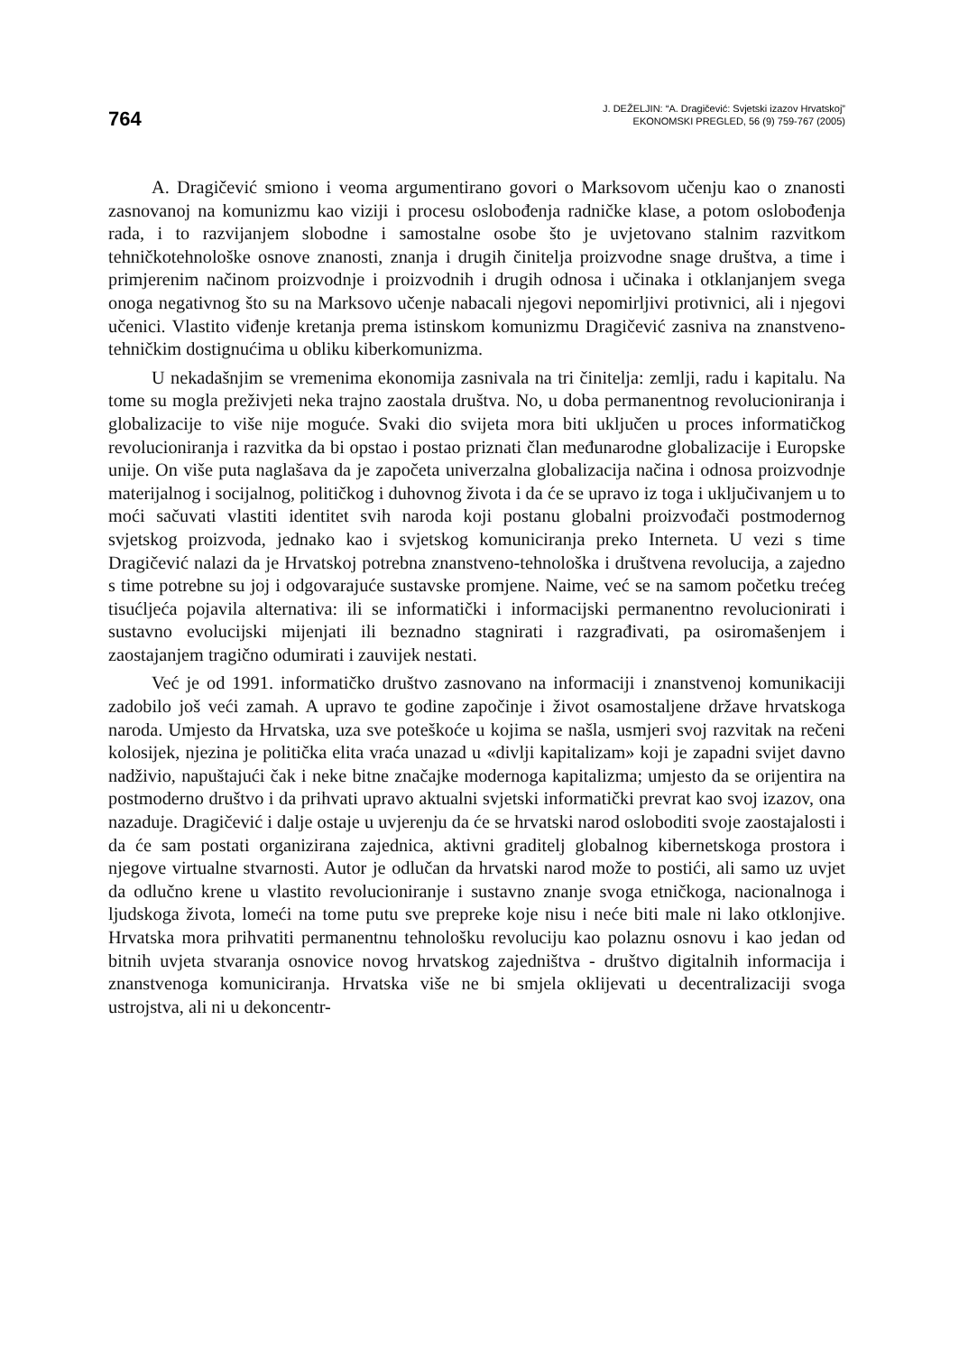764
J. DEŽELJIN: “A. Dragičević: Svjetski izazov Hrvatskoj”
EKONOMSKI PREGLED, 56 (9) 759-767 (2005)
A. Dragičević smiono i veoma argumentirano govori o Marksovom učenju kao o znanosti zasnovanoj na komunizmu kao viziji i procesu oslobođenja radničke klase, a potom oslobođenja rada, i to razvijanjem slobodne i samostalne osobe što je uvjetovano stalnim razvitkom tehničkotehnološke osnove znanosti, znanja i drugih činitelja proizvodne snage društva, a time i primjerenim načinom proizvodnje i proizvodnih i drugih odnosa i učinaka i otklanjanjem svega onoga negativnog što su na Marksovo učenje nabacali njegovi nepomirljivi protivnici, ali i njegovi učenici. Vlastito viđenje kretanja prema istinskom komunizmu Dragičević zasniva na znanstveno-tehničkim dostignućima u obliku kiberkomunizma.
U nekadašnjim se vremenima ekonomija zasnivala na tri činitelja: zemlji, radu i kapitalu. Na tome su mogla preživjeti neka trajno zaostala društva. No, u doba permanentnog revolucioniranja i globalizacije to više nije moguće. Svaki dio svijeta mora biti uključen u proces informatičkog revolucioniranja i razvitka da bi opstao i postao priznati član međunarodne globalizacije i Europske unije. On više puta naglašava da je započeta univerzalna globalizacija načina i odnosa proizvodnje materijalnog i socijalnog, političkog i duhovnog života i da će se upravo iz toga i uključivanjem u to moći sačuvati vlastiti identitet svih naroda koji postanu globalni proizvođači postmodernog svjetskog proizvoda, jednako kao i svjetskog komuniciranja preko Interneta. U vezi s time Dragičević nalazi da je Hrvatskoj potrebna znanstveno-tehnološka i društvena revolucija, a zajedno s time potrebne su joj i odgovarajuće sustavske promjene. Naime, već se na samom početku trećeg tisućljeća pojavila alternativa: ili se informatički i informacijski permanentno revolucionirati i sustavno evolucijski mijenjati ili beznadno stagnirati i razgrađivati, pa osiromašenjem i zaostajanjem tragično odumirati i zauvijek nestati.
Već je od 1991. informatičko društvo zasnovano na informaciji i znanstvenoj komunikaciji zadobilo još veći zamah. A upravo te godine započinje i život osamostaljene države hrvatskoga naroda. Umjesto da Hrvatska, uza sve poteškoće u kojima se našla, usmjeri svoj razvitak na rečeni kolosijek, njezina je politička elita vraća unazad u «divlji kapitalizam» koji je zapadni svijet davno nadživio, napuštajući čak i neke bitne značajke modernoga kapitalizma; umjesto da se orijentira na postmoderno društvo i da prihvati upravo aktualni svjetski informatički prevrat kao svoj izazov, ona nazaduje. Dragičević i dalje ostaje u uvjerenju da će se hrvatski narod osloboditi svoje zaostajalosti i da će sam postati organizirana zajednica, aktivni graditelj globalnog kibernetskoga prostora i njegove virtualne stvarnosti. Autor je odlučan da hrvatski narod može to postići, ali samo uz uvjet da odlučno krene u vlastito revolucioniranje i sustavno znanje svoga etničkoga, nacionalnoga i ljudskoga života, lomeći na tome putu sve prepreke koje nisu i neće biti male ni lako otklonjive. Hrvatska mora prihvatiti permanentnu tehnološku revoluciju kao polaznu osnovu i kao jedan od bitnih uvjeta stvaranja osnovice novog hrvatskog zajedništva - društvo digitalnih informacija i znanstvenoga komuniciranja. Hrvatska više ne bi smjela oklijevati u decentralizaciji svoga ustrojstva, ali ni u dekoncentr-